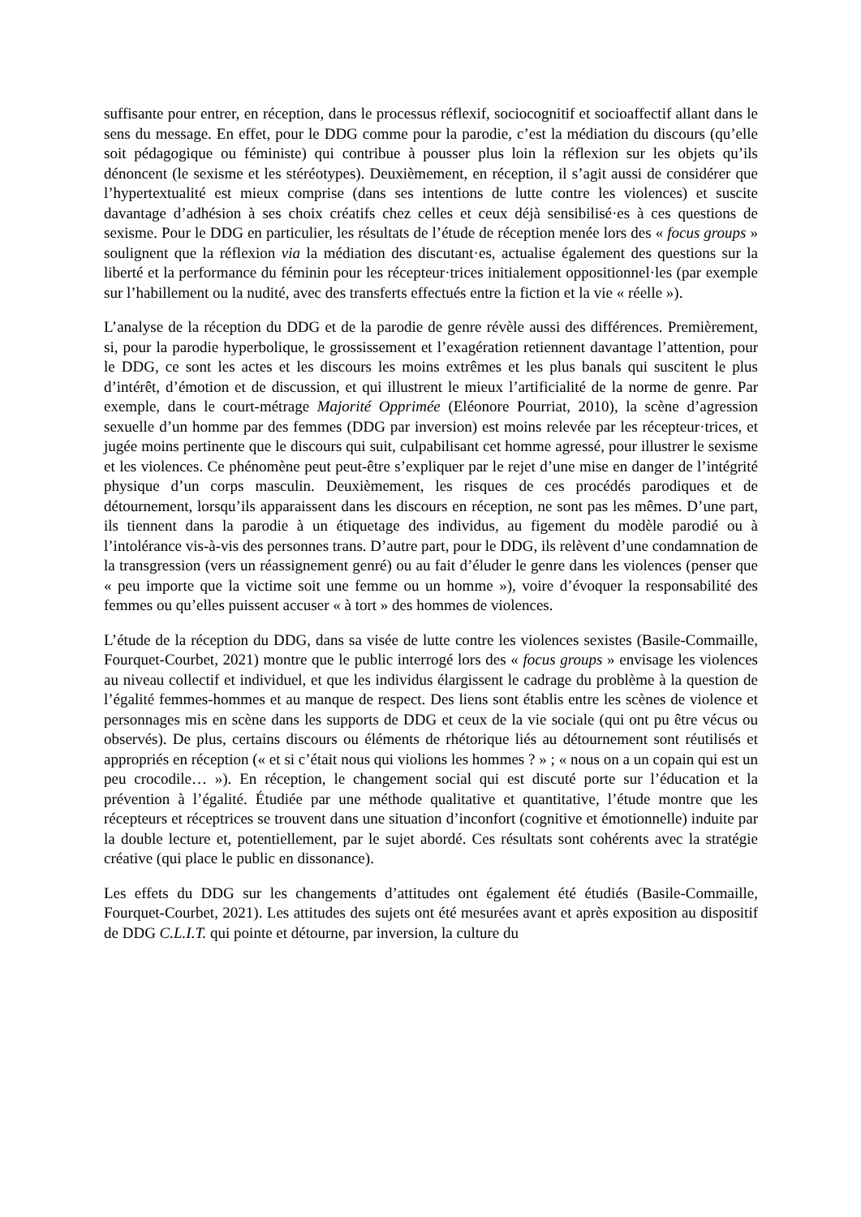suffisante pour entrer, en réception, dans le processus réflexif, sociocognitif et socioaffectif allant dans le sens du message. En effet, pour le DDG comme pour la parodie, c’est la médiation du discours (qu’elle soit pédagogique ou féministe) qui contribue à pousser plus loin la réflexion sur les objets qu’ils dénoncent (le sexisme et les stéréotypes). Deuxièmement, en réception, il s’agit aussi de considérer que l’hypertextualité est mieux comprise (dans ses intentions de lutte contre les violences) et suscite davantage d’adhésion à ses choix créatifs chez celles et ceux déjà sensibilisé·es à ces questions de sexisme. Pour le DDG en particulier, les résultats de l’étude de réception menée lors des « focus groups » soulignent que la réflexion via la médiation des discutant·es, actualise également des questions sur la liberté et la performance du féminin pour les récepteur·trices initialement oppositionnel·les (par exemple sur l’habillement ou la nudité, avec des transferts effectués entre la fiction et la vie « réelle »).
L’analyse de la réception du DDG et de la parodie de genre révèle aussi des différences. Premièrement, si, pour la parodie hyperbolique, le grossissement et l’exagération retiennent davantage l’attention, pour le DDG, ce sont les actes et les discours les moins extrêmes et les plus banals qui suscitent le plus d’intérêt, d’émotion et de discussion, et qui illustrent le mieux l’artificialité de la norme de genre. Par exemple, dans le court-métrage Majorité Opprimée (Eléonore Pourriat, 2010), la scène d’agression sexuelle d’un homme par des femmes (DDG par inversion) est moins relevée par les récepteur·trices, et jugée moins pertinente que le discours qui suit, culpabilisant cet homme agressé, pour illustrer le sexisme et les violences. Ce phénomène peut peut-être s’expliquer par le rejet d’une mise en danger de l’intégrité physique d’un corps masculin. Deuxièmement, les risques de ces procédés parodiques et de détournement, lorsqu’ils apparaissent dans les discours en réception, ne sont pas les mêmes. D’une part, ils tiennent dans la parodie à un étiquetage des individus, au figement du modèle parodié ou à l’intolérance vis-à-vis des personnes trans. D’autre part, pour le DDG, ils relèvent d’une condamnation de la transgression (vers un réassignement genré) ou au fait d’éluder le genre dans les violences (penser que « peu importe que la victime soit une femme ou un homme »), voire d’évoquer la responsabilité des femmes ou qu’elles puissent accuser « à tort » des hommes de violences.
L’étude de la réception du DDG, dans sa visée de lutte contre les violences sexistes (Basile-Commaille, Fourquet-Courbet, 2021) montre que le public interrogé lors des « focus groups » envisage les violences au niveau collectif et individuel, et que les individus élargissent le cadrage du problème à la question de l’égalité femmes-hommes et au manque de respect. Des liens sont établis entre les scènes de violence et personnages mis en scène dans les supports de DDG et ceux de la vie sociale (qui ont pu être vécus ou observés). De plus, certains discours ou éléments de rhétorique liés au détournement sont réutilisés et appropriés en réception (« et si c’était nous qui violions les hommes ? » ; « nous on a un copain qui est un peu crocodile… »). En réception, le changement social qui est discuté porte sur l’éducation et la prévention à l’égalité. Étudiée par une méthode qualitative et quantitative, l’étude montre que les récepteurs et réceptrices se trouvent dans une situation d’inconfort (cognitive et émotionnelle) induite par la double lecture et, potentiellement, par le sujet abordé. Ces résultats sont cohérents avec la stratégie créative (qui place le public en dissonance).
Les effets du DDG sur les changements d’attitudes ont également été étudiés (Basile-Commaille, Fourquet-Courbet, 2021). Les attitudes des sujets ont été mesurées avant et après exposition au dispositif de DDG C.L.I.T. qui pointe et détourne, par inversion, la culture du